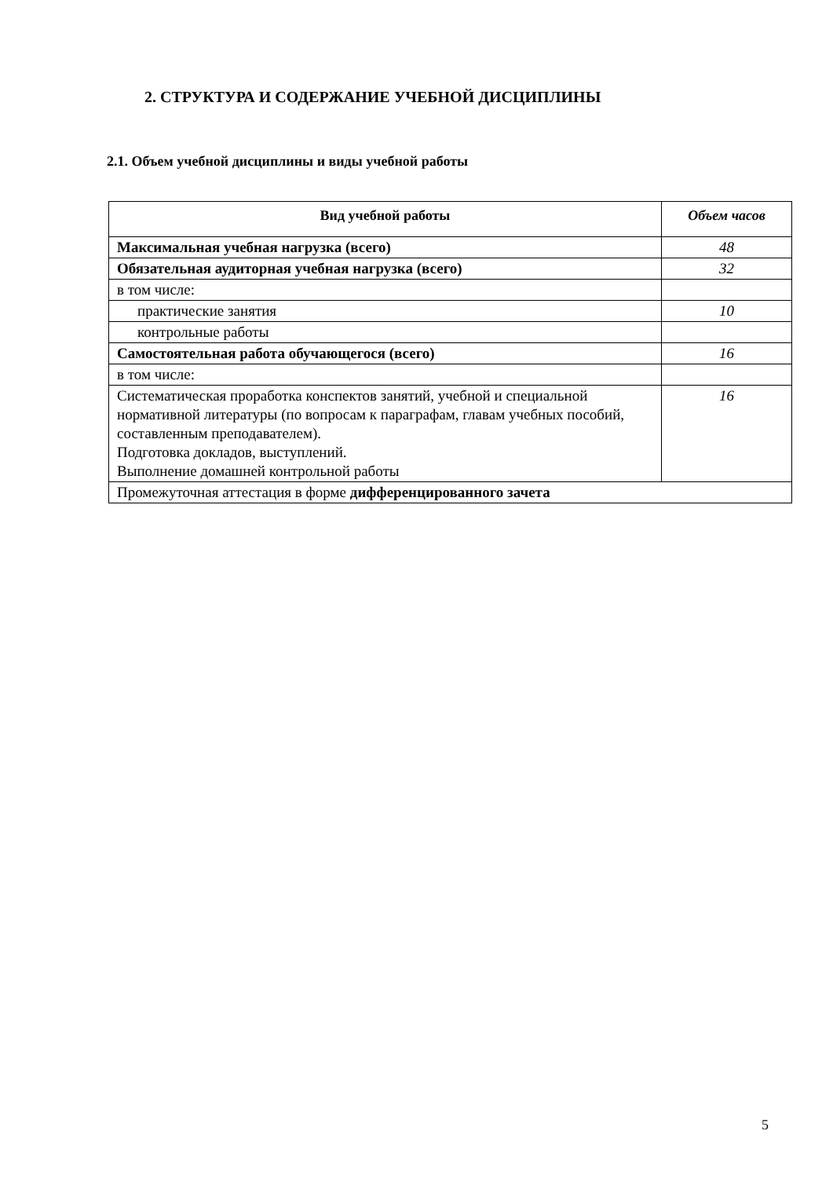2. СТРУКТУРА И СОДЕРЖАНИЕ УЧЕБНОЙ ДИСЦИПЛИНЫ
2.1. Объем учебной дисциплины и виды учебной работы
| Вид учебной работы | Объем часов |
| --- | --- |
| Максимальная учебная нагрузка (всего) | 48 |
| Обязательная аудиторная учебная нагрузка (всего) | 32 |
| в том числе: | |
| практические занятия | 10 |
| контрольные работы | |
| Самостоятельная работа обучающегося (всего) | 16 |
| в том числе: | |
| Систематическая проработка конспектов занятий, учебной и специальной нормативной литературы (по вопросам к параграфам, главам учебных пособий, составленным преподавателем). Подготовка докладов, выступлений. Выполнение домашней контрольной работы | 16 |
| Промежуточная аттестация в форме дифференцированного зачета | |
5